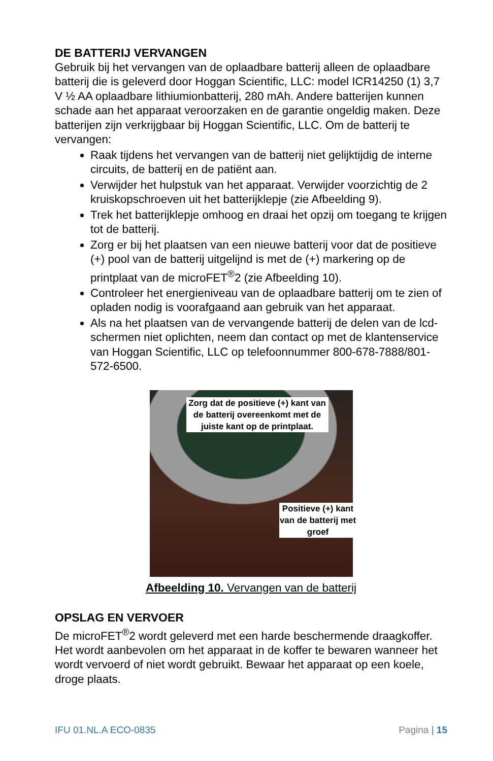DE BATTERIJ VERVANGEN
Gebruik bij het vervangen van de oplaadbare batterij alleen de oplaadbare batterij die is geleverd door Hoggan Scientific, LLC: model ICR14250 (1) 3,7 V ½ AA oplaadbare lithiumionbatterij, 280 mAh. Andere batterijen kunnen schade aan het apparaat veroorzaken en de garantie ongeldig maken. Deze batterijen zijn verkrijgbaar bij Hoggan Scientific, LLC. Om de batterij te vervangen:
Raak tijdens het vervangen van de batterij niet gelijktijdig de interne circuits, de batterij en de patiënt aan.
Verwijder het hulpstuk van het apparaat. Verwijder voorzichtig de 2 kruiskopschroeven uit het batterijklepje (zie Afbeelding 9).
Trek het batterijklepje omhoog en draai het opzij om toegang te krijgen tot de batterij.
Zorg er bij het plaatsen van een nieuwe batterij voor dat de positieve (+) pool van de batterij uitgelijnd is met de (+) markering op de printplaat van de microFET<sup>®</sup>2 (zie Afbeelding 10).
Controleer het energieniveau van de oplaadbare batterij om te zien of opladen nodig is voorafgaand aan gebruik van het apparaat.
Als na het plaatsen van de vervangende batterij de delen van de lcd-schermen niet oplichten, neem dan contact op met de klantenservice van Hoggan Scientific, LLC op telefoonnummer 800-678-7888/801-572-6500.
Zorg dat de positieve (+) kant van de batterij overeenkomt met de juiste kant op de printplaat.
Positieve (+) kant van de batterij met groef
Afbeelding 10. Vervangen van de batterij
OPSLAG EN VERVOER
De microFET<sup>®</sup>2 wordt geleverd met een harde beschermende draagkoffer. Het wordt aanbevolen om het apparaat in de koffer te bewaren wanneer het wordt vervoerd of niet wordt gebruikt. Bewaar het apparaat op een koele, droge plaats.
IFU 01.NL.A ECO-0835 Pagina | 15